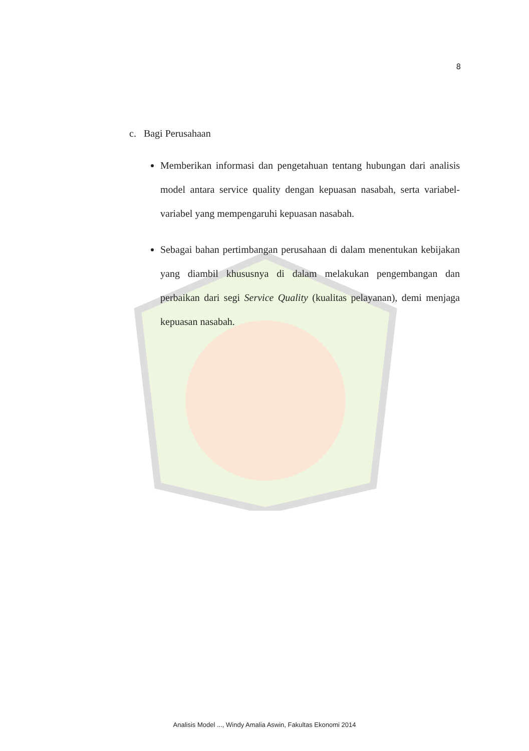8
c. Bagi Perusahaan
Memberikan informasi dan pengetahuan tentang hubungan dari analisis model antara service quality dengan kepuasan nasabah, serta variabel-variabel yang mempengaruhi kepuasan nasabah.
Sebagai bahan pertimbangan perusahaan di dalam menentukan kebijakan yang diambil khususnya di dalam melakukan pengembangan dan perbaikan dari segi Service Quality (kualitas pelayanan), demi menjaga kepuasan nasabah.
Analisis Model ..., Windy Amalia Aswin, Fakultas Ekonomi 2014